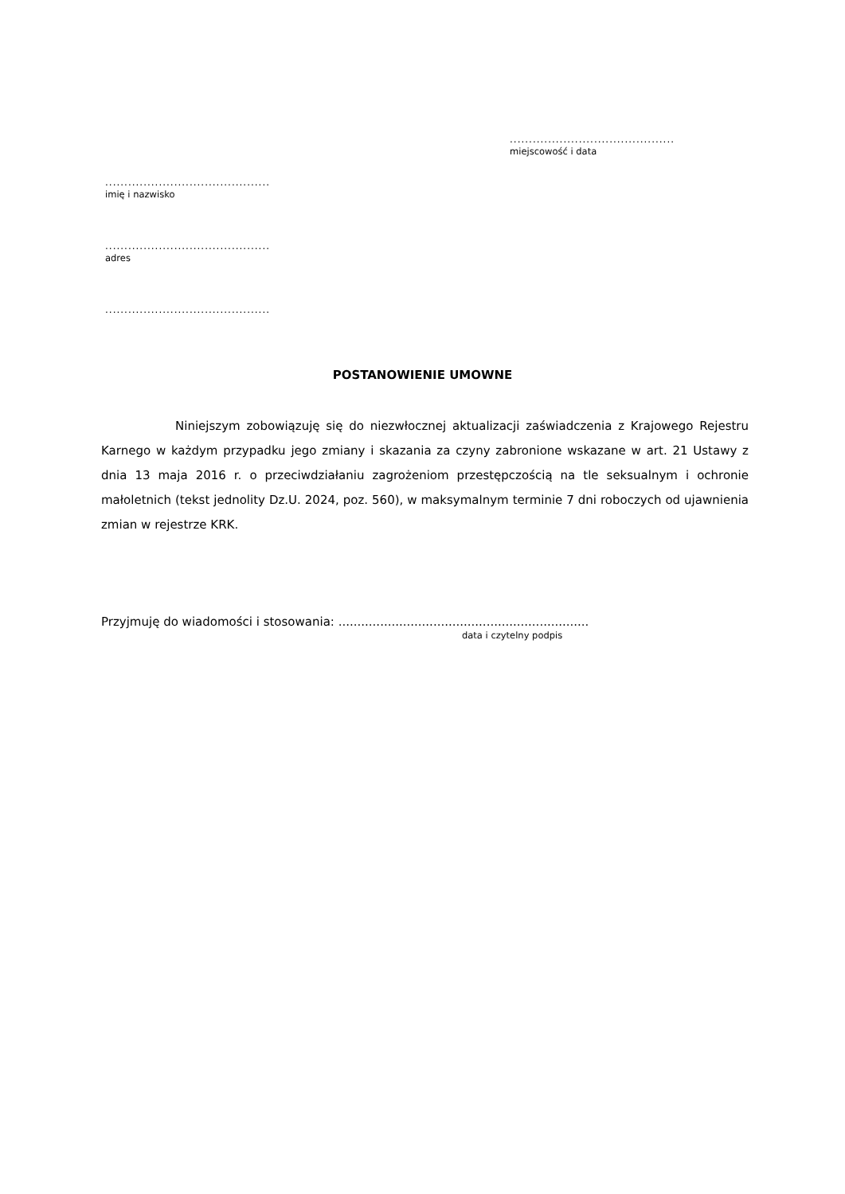...........................................
miejscowość i data
...........................................
imię i nazwisko
...........................................
adres
...........................................
POSTANOWIENIE UMOWNE
Niniejszym zobowiązuję się do niezwłocznej aktualizacji zaświadczenia z Krajowego Rejestru Karnego w każdym przypadku jego zmiany i skazania za czyny zabronione wskazane w art. 21 Ustawy z dnia 13 maja 2016 r. o przeciwdziałaniu zagrożeniom przestępczością na tle seksualnym i ochronie małoletnich (tekst jednolity Dz.U. 2024, poz. 560), w maksymalnym terminie 7 dni roboczych od ujawnienia zmian w rejestrze KRK.
Przyjmuję do wiadomości i stosowania: ..................................................................
data i czytelny podpis